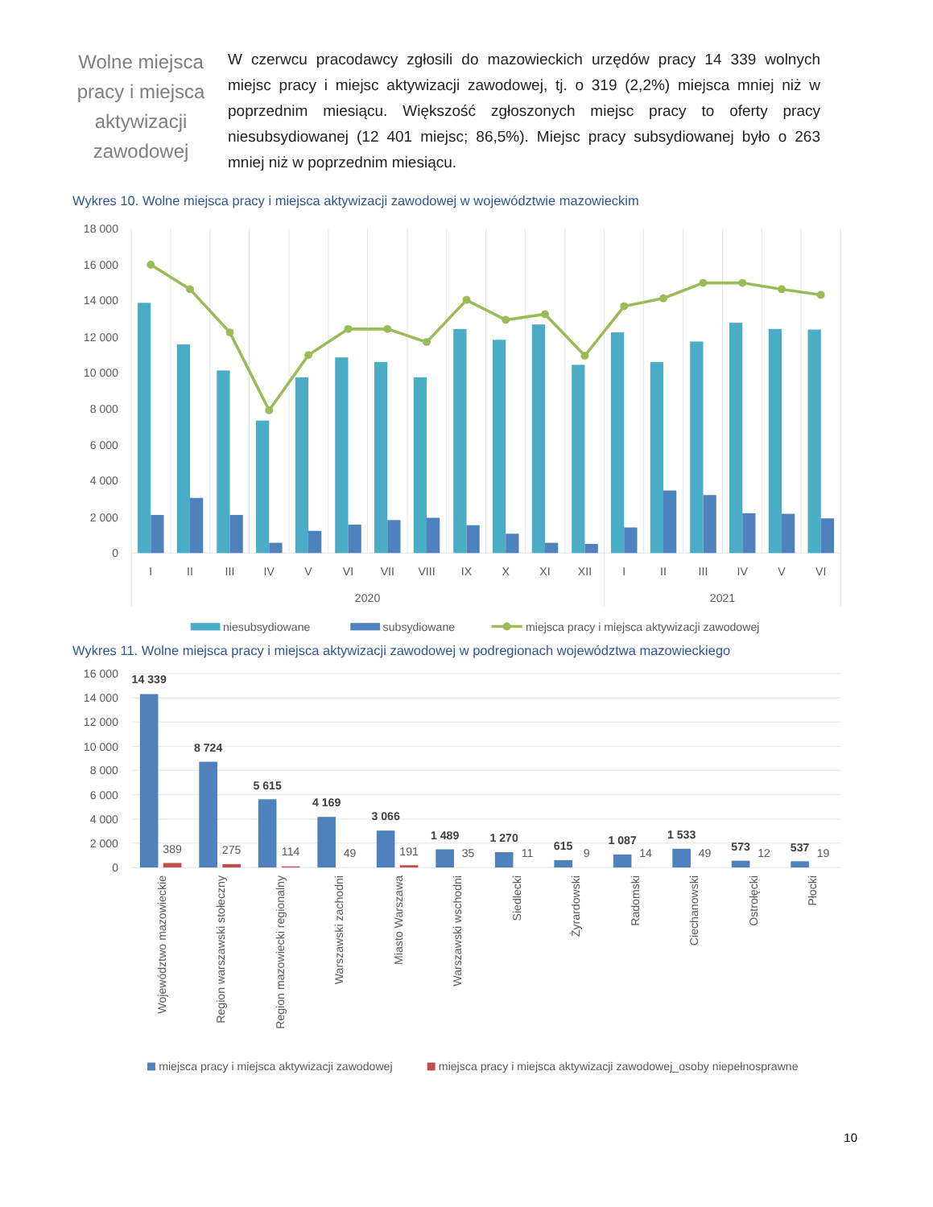Wolne miejsca pracy i miejsca aktywizacji zawodowej
W czerwcu pracodawcy zgłosili do mazowieckich urzędów pracy 14 339 wolnych miejsc pracy i miejsc aktywizacji zawodowej, tj. o 319 (2,2%) miejsca mniej niż w poprzednim miesiącu. Większość zgłoszonych miejsc pracy to oferty pracy niesubsydiowanej (12 401 miejsc; 86,5%). Miejsc pracy subsydiowanej było o 263 mniej niż w poprzednim miesiącu.
Wykres 10. Wolne miejsca pracy i miejsca aktywizacji zawodowej w województwie mazowieckim
18 000
16 000
14 000
12 000
10 000
8 000
6 000
4 000
2 000
0
I
II
III
IV
V
VI
VII
VIII
IX
X
XI
XII
I
II
III
IV
V
VI
2020
2021
niesubsydiowane
subsydiowane
miejsca pracy i miejsca aktywizacji zawodowej
Wykres 11. Wolne miejsca pracy i miejsca aktywizacji zawodowej w podregionach województwa mazowieckiego
16 000
14 000
12 000
10 000
8 000
6 000
4 000
2 000
0
14 339
8 724
5 615
4 169
3 066
1 489
1 270
615
1 087
1 533
573
537
389
275
114
49
191
35
11
9
14
49
12
19
Województwo mazowieckie
Region warszawski stołeczny
Region mazowiecki regionalny
Warszawski zachodni
Miasto Warszawa
Warszawski wschodni
Siedlecki
Żyrardowski
Radomski
Ciechanowski
Ostrołęcki
Płocki
miejsca pracy i miejsca aktywizacji zawodowej
miejsca pracy i miejsca aktywizacji zawodowej_osoby niepełnosprawne
10